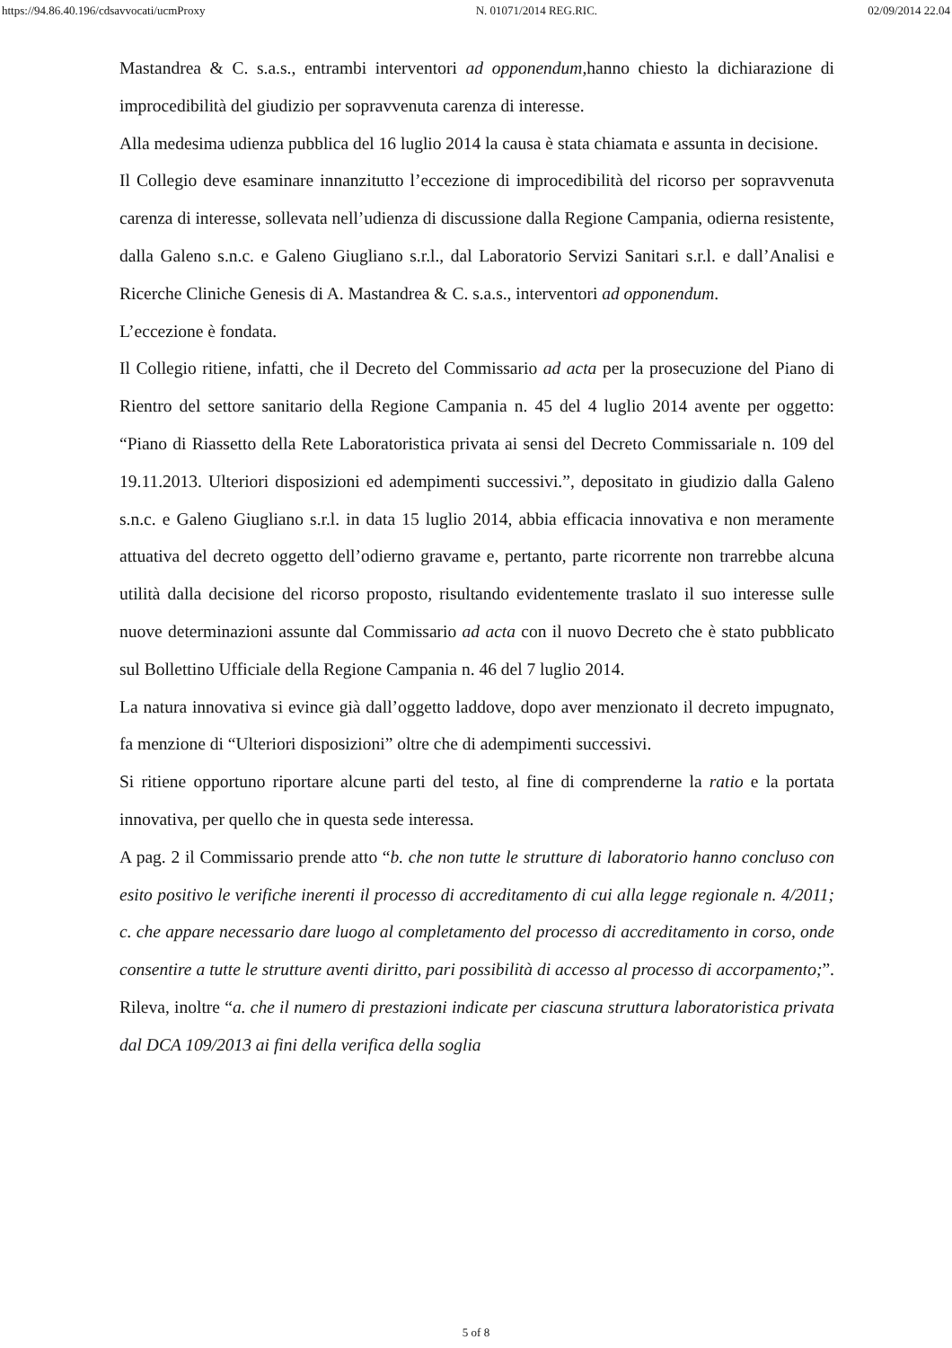https://94.86.40.196/cdsavvocati/ucmProxy N. 01071/2014 REG.RIC. 02/09/2014 22.04
Mastandrea & C. s.a.s., entrambi interventori ad opponendum,hanno chiesto la dichiarazione di improcedibilità del giudizio per sopravvenuta carenza di interesse.
Alla medesima udienza pubblica del 16 luglio 2014 la causa è stata chiamata e assunta in decisione.
Il Collegio deve esaminare innanzitutto l’eccezione di improcedibilità del ricorso per sopravvenuta carenza di interesse, sollevata nell’udienza di discussione dalla Regione Campania, odierna resistente, dalla Galeno s.n.c. e Galeno Giugliano s.r.l., dal Laboratorio Servizi Sanitari s.r.l. e dall’Analisi e Ricerche Cliniche Genesis di A. Mastandrea & C. s.a.s., interventori ad opponendum.
L’eccezione è fondata.
Il Collegio ritiene, infatti, che il Decreto del Commissario ad acta per la prosecuzione del Piano di Rientro del settore sanitario della Regione Campania n. 45 del 4 luglio 2014 avente per oggetto: “Piano di Riassetto della Rete Laboratoristica privata ai sensi del Decreto Commissariale n. 109 del 19.11.2013. Ulteriori disposizioni ed adempimenti successivi.”, depositato in giudizio dalla Galeno s.n.c. e Galeno Giugliano s.r.l. in data 15 luglio 2014, abbia efficacia innovativa e non meramente attuativa del decreto oggetto dell’odierno gravame e, pertanto, parte ricorrente non trarrebbe alcuna utilità dalla decisione del ricorso proposto, risultando evidentemente traslato il suo interesse sulle nuove determinazioni assunte dal Commissario ad acta con il nuovo Decreto che è stato pubblicato sul Bollettino Ufficiale della Regione Campania n. 46 del 7 luglio 2014.
La natura innovativa si evince già dall’oggetto laddove, dopo aver menzionato il decreto impugnato, fa menzione di “Ulteriori disposizioni” oltre che di adempimenti successivi.
Si ritiene opportuno riportare alcune parti del testo, al fine di comprenderne la ratio e la portata innovativa, per quello che in questa sede interessa.
A pag. 2 il Commissario prende atto “b. che non tutte le strutture di laboratorio hanno concluso con esito positivo le verifiche inerenti il processo di accreditamento di cui alla legge regionale n. 4/2011; c. che appare necessario dare luogo al completamento del processo di accreditamento in corso, onde consentire a tutte le strutture aventi diritto, pari possibilità di accesso al processo di accorpamento;”. Rileva, inoltre “a. che il numero di prestazioni indicate per ciascuna struttura laboratoristica privata dal DCA 109/2013 ai fini della verifica della soglia
5 of 8